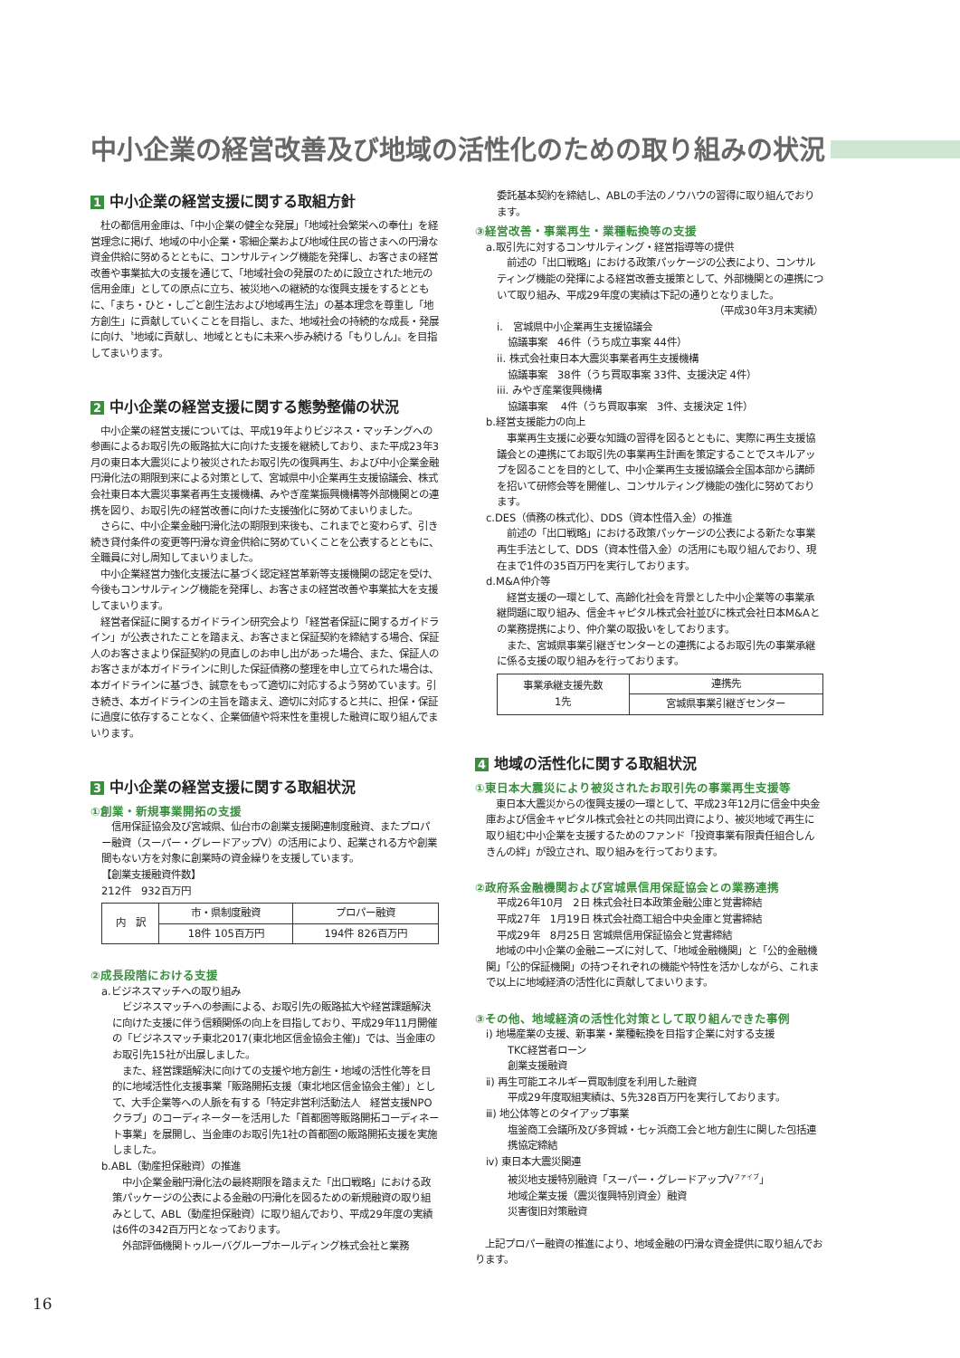中小企業の経営改善及び地域の活性化のための取り組みの状況
1 中小企業の経営支援に関する取組方針
　杜の都信用金庫は、「中小企業の健全な発展」「地域社会繁栄への奉仕」を経営理念に掲げ、地域の中小企業・零細企業および地域住民の皆さまへの円滑な資金供給に努めるとともに、コンサルティング機能を発揮し、お客さまの経営改善や事業拡大の支援を通じて、「地域社会の発展のために設立された地元の信用金庫」としての原点に立ち、被災地への継続的な復興支援をするとともに、「まち・ひと・しごと創生法および地域再生法」の基本理念を尊重し「地方創生」に貢献していくことを目指し、また、地域社会の持続的な成長・発展に向け、〝地域に貢献し、地域とともに未来へ歩み続ける「もりしん」〟を目指してまいります。
2 中小企業の経営支援に関する態勢整備の状況
　中小企業の経営支援については、平成19年よりビジネス・マッチングへの参画によるお取引先の販路拡大に向けた支援を継続しており、また平成23年3月の東日本大震災により被災されたお取引先の復興再生、および中小企業金融円滑化法の期限到来による対策として、宮城県中小企業再生支援協議会、株式会社東日本大震災事業者再生支援機構、みやぎ産業振興機構等外部機関との連携を図り、お取引先の経営改善に向けた支援強化に努めてまいりました。
　さらに、中小企業金融円滑化法の期限到来後も、これまでと変わらず、引き続き貸付条件の変更等円滑な資金供給に努めていくことを公表するとともに、全職員に対し周知してまいりました。
　中小企業経営力強化支援法に基づく認定経営革新等支援機関の認定を受け、今後もコンサルティング機能を発揮し、お客さまの経営改善や事業拡大を支援してまいります。
　経営者保証に関するガイドライン研究会より「経営者保証に関するガイドライン」が公表されたことを踏まえ、お客さまと保証契約を締結する場合、保証人のお客さまより保証契約の見直しのお申し出があった場合、また、保証人のお客さまが本ガイドラインに則した保証債務の整理を申し立てられた場合は、本ガイドラインに基づき、誠意をもって適切に対応するよう努めています。引き続き、本ガイドラインの主旨を踏まえ、適切に対応すると共に、担保・保証に過度に依存することなく、企業価値や将来性を重視した融資に取り組んでまいります。
3 中小企業の経営支援に関する取組状況
①創業・新規事業開拓の支援
　信用保証協会及び宮城県、仙台市の創業支援関連制度融資、またプロパー融資（スーパー・グレードアップⅤ）の活用により、起業される方や創業間もない方を対象に創業時の資金繰りを支援しています。
【創業支援融資件数】
212件　932百万円
| 内 訳 | 市・県制度融資 | プロパー融資 |
| | 18件 105百万円 | 194件 826百万円 |
②成長段階における支援
a.ビジネスマッチへの取り組み
　ビジネスマッチへの参画による、お取引先の販路拡大や経営課題解決に向けた支援に伴う信頼関係の向上を目指しており、平成29年11月開催の「ビジネスマッチ東北2017(東北地区信金協会主催)」では、当金庫のお取引先15社が出展しました。
　また、経営課題解決に向けての支援や地方創生・地域の活性化等を目的に地域活性化支援事業「販路開拓支援（東北地区信金協会主催）」として、大手企業等への人脈を有する「特定非営利活動法人　経営支援NPOクラブ」のコーディネーターを活用した「首都圏等販路開拓コーディネート事業」を展開し、当金庫のお取引先1社の首都圏の販路開拓支援を実施しました。
b.ABL（動産担保融資）の推進
　中小企業金融円滑化法の最終期限を踏まえた「出口戦略」における政策パッケージの公表による金融の円滑化を図るための新規融資の取り組みとして、ABL（動産担保融資）に取り組んでおり、平成29年度の実績は6件の342百万円となっております。
　外部評価機関トゥルーバグループホールディング株式会社と業務
委託基本契約を締結し、ABLの手法のノウハウの習得に取り組んでおります。
③経営改善・事業再生・業種転換等の支援
a.取引先に対するコンサルティング・経営指導等の提供
　前述の「出口戦略」における政策パッケージの公表により、コンサルティング機能の発揮による経営改善支援策として、外部機関との連携について取り組み、平成29年度の実績は下記の通りとなりました。
（平成30年3月末実績）
i.　宮城県中小企業再生支援協議会
協議事案　46件（うち成立事案 44件）
ii. 株式会社東日本大震災事業者再生支援機構
協議事案　38件（うち買取事案 33件、支援決定 4件）
iii. みやぎ産業復興機構
協議事案　 4件（うち買取事案　3件、支援決定 1件）
b.経営支援能力の向上
　事業再生支援に必要な知識の習得を図るとともに、実際に再生支援協議会との連携にてお取引先の事業再生計画を策定することでスキルアップを図ることを目的として、中小企業再生支援協議会全国本部から講師を招いて研修会等を開催し、コンサルティング機能の強化に努めております。
c.DES（債務の株式化）、DDS（資本性借入金）の推進
　前述の「出口戦略」における政策パッケージの公表による新たな事業再生手法として、DDS（資本性借入金）の活用にも取り組んでおり、現在まで1件の35百万円を実行しております。
d.M&A仲介等
　経営支援の一環として、高齢化社会を背景とした中小企業等の事業承継問題に取り組み、信金キャピタル株式会社並びに株式会社日本M&Aとの業務提携により、仲介業の取扱いをしております。
　また、宮城県事業引継ぎセンターとの連携によるお取引先の事業承継に係る支援の取り組みを行っております。
| 事業承継支援先数 1先 | 連携先 |
| | 宮城県事業引継ぎセンター |
4 地域の活性化に関する取組状況
①東日本大震災により被災されたお取引先の事業再生支援等
　東日本大震災からの復興支援の一環として、平成23年12月に信金中央金庫および信金キャピタル株式会社との共同出資により、被災地域で再生に取り組む中小企業を支援するためのファンド「投資事業有限責任組合しんきんの絆」が設立され、取り組みを行っております。
②政府系金融機関および宮城県信用保証協会との業務連携
平成26年10月　2日 株式会社日本政策金融公庫と覚書締結
平成27年　1月19日 株式会社商工組合中央金庫と覚書締結
平成29年　8月25日 宮城県信用保証協会と覚書締結
　地域の中小企業の金融ニーズに対して、「地域金融機関」と「公的金融機関」「公的保証機関」の持つそれぞれの機能や特性を活かしながら、これまで以上に地域経済の活性化に貢献してまいります。
③その他、地域経済の活性化対策として取り組んできた事例
ⅰ) 地場産業の支援、新事業・業種転換を目指す企業に対する支援
TKC経営者ローン
創業支援融資
ⅱ) 再生可能エネルギー買取制度を利用した融資
平成29年度取組実績は、5先328百万円を実行しております。
ⅲ) 地公体等とのタイアップ事業
塩釜商工会議所及び多賀城・七ヶ浜商工会と地方創生に関した包括連携協定締結
ⅳ) 東日本大震災関連
被災地支援特別融資「スーパー・グレードアップⅤ<sup>ファイブ</sup>」
地域企業支援（震災復興特別資金）融資
災害復旧対策融資
　上記プロパー融資の推進により、地域金融の円滑な資金提供に取り組んでおります。
16